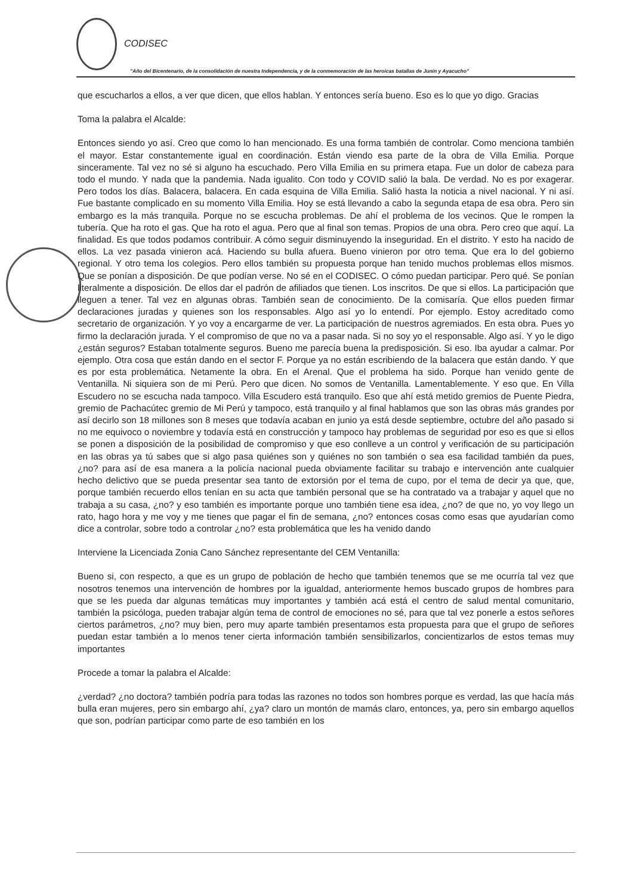CODISEC
"Año del Bicentenario, de la consolidación de nuestra Independencia, y de la conmemoración de las heroicas batallas de Junín y Ayacucho"
que escucharlos a ellos, a ver que dicen, que ellos hablan. Y entonces sería bueno. Eso es lo que yo digo. Gracias
Toma la palabra el Alcalde:
Entonces siendo yo así. Creo que como lo han mencionado. Es una forma también de controlar. Como menciona también el mayor. Estar constantemente igual en coordinación. Están viendo esa parte de la obra de Villa Emilia. Porque sinceramente. Tal vez no sé si alguno ha escuchado. Pero Villa Emilia en su primera etapa. Fue un dolor de cabeza para todo el mundo. Y nada que la pandemia. Nada igualito. Con todo y COVID salió la bala. De verdad. No es por exagerar. Pero todos los días. Balacera, balacera. En cada esquina de Villa Emilia. Salió hasta la noticia a nivel nacional. Y ni así. Fue bastante complicado en su momento Villa Emilia. Hoy se está llevando a cabo la segunda etapa de esa obra. Pero sin embargo es la más tranquila. Porque no se escucha problemas. De ahí el problema de los vecinos. Que le rompen la tubería. Que ha roto el gas. Que ha roto el agua. Pero que al final son temas. Propios de una obra. Pero creo que aquí. La finalidad. Es que todos podamos contribuir. A cómo seguir disminuyendo la inseguridad. En el distrito. Y esto ha nacido de ellos. La vez pasada vinieron acá. Haciendo su bulla afuera. Bueno vinieron por otro tema. Que era lo del gobierno regional. Y otro tema los colegios. Pero ellos también su propuesta porque han tenido muchos problemas ellos mismos. Que se ponían a disposición. De que podían verse. No sé en el CODISEC. O cómo puedan participar. Pero qué. Se ponían literalmente a disposición. De ellos dar el padrón de afiliados que tienen. Los inscritos. De que si ellos. La participación que lleguen a tener. Tal vez en algunas obras. También sean de conocimiento. De la comisaría. Que ellos pueden firmar declaraciones juradas y quienes son los responsables. Algo así yo lo entendí. Por ejemplo. Estoy acreditado como secretario de organización. Y yo voy a encargarme de ver. La participación de nuestros agremiados. En esta obra. Pues yo firmo la declaración jurada. Y el compromiso de que no va a pasar nada. Si no soy yo el responsable. Algo así. Y yo le digo ¿están seguros? Estaban totalmente seguros. Bueno me parecía buena la predisposición. Si eso. Iba ayudar a calmar. Por ejemplo. Otra cosa que están dando en el sector F. Porque ya no están escribiendo de la balacera que están dando. Y que es por esta problemática. Netamente la obra. En el Arenal. Que el problema ha sido. Porque han venido gente de Ventanilla. Ni siquiera son de mi Perú. Pero que dicen. No somos de Ventanilla. Lamentablemente. Y eso que. En Villa Escudero no se escucha nada tampoco. Villa Escudero está tranquilo. Eso que ahí está metido gremios de Puente Piedra, gremio de Pachacútec gremio de Mi Perú y tampoco, está tranquilo y al final hablamos que son las obras más grandes por así decirlo son 18 millones son 8 meses que todavía acaban en junio ya está desde septiembre, octubre del año pasado si no me equivoco o noviembre y todavía está en construcción y tampoco hay problemas de seguridad por eso es que si ellos se ponen a disposición de la posibilidad de compromiso y que eso conlleve a un control y verificación de su participación en las obras ya tú sabes que si algo pasa quiénes son y quiénes no son también o sea esa facilidad también da pues, ¿no? para así de esa manera a la policía nacional pueda obviamente facilitar su trabajo e intervención ante cualquier hecho delictivo que se pueda presentar sea tanto de extorsión por el tema de cupo, por el tema de decir ya que, que, porque también recuerdo ellos tenían en su acta que también personal que se ha contratado va a trabajar y aquel que no trabaja a su casa, ¿no? y eso también es importante porque uno también tiene esa idea, ¿no? de que no, yo voy llego un rato, hago hora y me voy y me tienes que pagar el fin de semana, ¿no? entonces cosas como esas que ayudarían como dice a controlar, sobre todo a controlar ¿no? esta problemática que les ha venido dando
Interviene la Licenciada Zonia Cano Sánchez representante del CEM Ventanilla:
Bueno si, con respecto, a que es un grupo de población de hecho que también tenemos que se me ocurría tal vez que nosotros tenemos una intervención de hombres por la igualdad, anteriormente hemos buscado grupos de hombres para que se les pueda dar algunas temáticas muy importantes y también acá está el centro de salud mental comunitario, también la psicóloga, pueden trabajar algún tema de control de emociones no sé, para que tal vez ponerle a estos señores ciertos parámetros, ¿no? muy bien, pero muy aparte también presentamos esta propuesta para que el grupo de señores puedan estar también a lo menos tener cierta información también sensibilizarlos, concientizarlos de estos temas muy importantes
Procede a tomar la palabra el Alcalde:
¿verdad? ¿no doctora? también podría para todas las razones no todos son hombres porque es verdad, las que hacía más bulla eran mujeres, pero sin embargo ahí, ¿ya? claro un montón de mamás claro, entonces, ya, pero sin embargo aquellos que son, podrían participar como parte de eso también en los